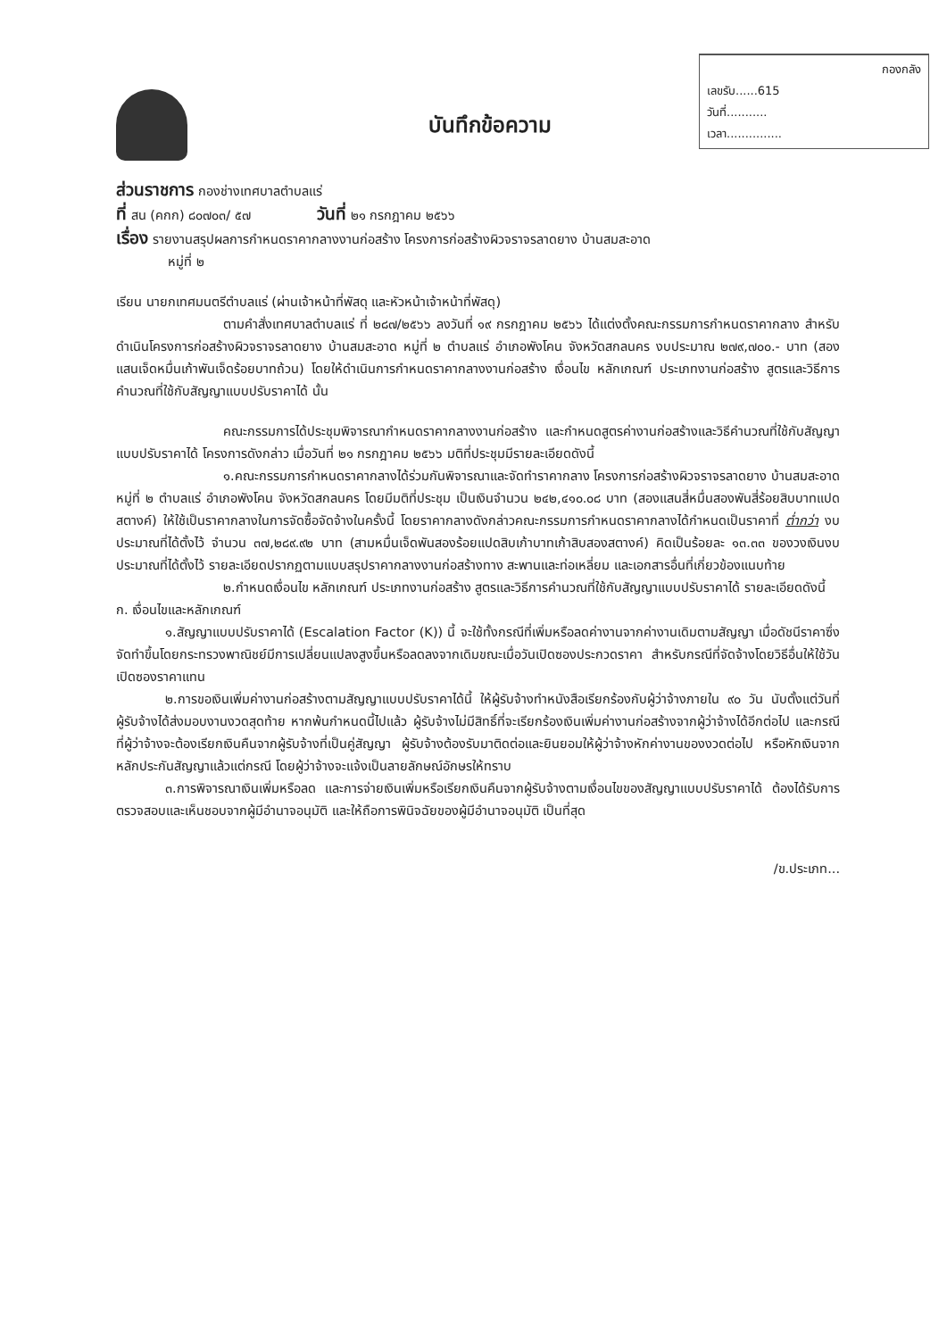กองกลัง
เลขรับ......615
วันที่...........
เวลา...............
บันทึกข้อความ
ส่วนราชการ กองช่างเทศบาลตำบลแร่
ที่ สน (คกก) ๘๐๗๐๓/ ๕๗ วันที่ ๒๑ กรกฎาคม ๒๕๖๖
เรื่อง รายงานสรุปผลการกำหนดราคากลางงานก่อสร้าง โครงการก่อสร้างผิวจราจรลาดยาง บ้านสมสะอาด
หมู่ที่ ๒
เรียน นายกเทศมนตรีตำบลแร่ (ผ่านเจ้าหน้าที่พัสดุ และหัวหน้าเจ้าหน้าที่พัสดุ)
ตามคำสั่งเทศบาลตำบลแร่ ที่ ๒๘๗/๒๕๖๖ ลงวันที่ ๑๙ กรกฎาคม ๒๕๖๖ ได้แต่งตั้งคณะกรรมการกำหนดราคากลาง สำหรับดำเนินโครงการก่อสร้างผิวจราจรลาดยาง บ้านสมสะอาด หมู่ที่ ๒ ตำบลแร่ อำเภอพังโคน จังหวัดสกลนคร งบประมาณ ๒๗๙,๗๐๐.- บาท (สองแสนเจ็ดหมื่นเก้าพันเจ็ดร้อยบาทถ้วน) โดยให้ดำเนินการกำหนดราคากลางงานก่อสร้าง เงื่อนไข หลักเกณฑ์ ประเภทงานก่อสร้าง สูตรและวิธีการคำนวณที่ใช้กับสัญญาแบบปรับราคาได้ นั้น
คณะกรรมการได้ประชุมพิจารณากำหนดราคากลางงานก่อสร้าง และกำหนดสูตรค่างานก่อสร้างและวิธีคำนวณที่ใช้กับสัญญาแบบปรับราคาได้ โครงการดังกล่าว เมื่อวันที่ ๒๑ กรกฎาคม ๒๕๖๖ มติที่ประชุมมีรายละเอียดดังนี้
๑.คณะกรรมการกำหนดราคากลางได้ร่วมกันพิจารณาและจัดทำราคากลาง โครงการก่อสร้างผิวจราจรลาดยาง บ้านสมสะอาด หมู่ที่ ๒ ตำบลแร่ อำเภอพังโคน จังหวัดสกลนคร โดยมีมติที่ประชุม เป็นเงินจำนวน ๒๔๒,๔๑๐.๐๘ บาท (สองแสนสี่หมื่นสองพันสี่ร้อยสิบบาทแปดสตางค์) ให้ใช้เป็นราคากลางในการจัดซื้อจัดจ้างในครั้งนี้ โดยราคากลางดังกล่าวคณะกรรมการกำหนดราคากลางได้กำหนดเป็นราคาที่ ต่ำกว่า งบประมาณที่ได้ตั้งไว้ จำนวน ๓๗,๒๘๙.๙๒ บาท (สามหมื่นเจ็ดพันสองร้อยแปดสิบเก้าบาทเก้าสิบสองสตางค์) คิดเป็นร้อยละ ๑๓.๓๓ ของวงเงินงบประมาณที่ได้ตั้งไว้ รายละเอียดปรากฏตามแบบสรุปราคากลางงานก่อสร้างทาง สะพานและท่อเหลี่ยม และเอกสารอื่นที่เกี่ยวข้องแนบท้าย
๒.กำหนดเงื่อนไข หลักเกณฑ์ ประเภทงานก่อสร้าง สูตรและวิธีการคำนวณที่ใช้กับสัญญาแบบปรับราคาได้ รายละเอียดดังนี้
ก. เงื่อนไขและหลักเกณฑ์
๑.สัญญาแบบปรับราคาได้ (Escalation Factor (K)) นี้ จะใช้ทั้งกรณีที่เพิ่มหรือลดค่างานจากค่างานเดิมตามสัญญา เมื่อดัชนีราคาซึ่งจัดทำขึ้นโดยกระทรวงพาณิชย์มีการเปลี่ยนแปลงสูงขึ้นหรือลดลงจากเดิมขณะเมื่อวันเปิดซองประกวดราคา สำหรับกรณีที่จัดจ้างโดยวิธีอื่นให้ใช้วันเปิดซองราคาแทน
๒.การขอเงินเพิ่มค่างานก่อสร้างตามสัญญาแบบปรับราคาได้นี้ ให้ผู้รับจ้างทำหนังสือเรียกร้องกับผู้ว่าจ้างภายใน ๙๐ วัน นับตั้งแต่วันที่ผู้รับจ้างได้ส่งมอบงานงวดสุดท้าย หากพ้นกำหนดนี้ไปแล้ว ผู้รับจ้างไม่มีสิทธิ์ที่จะเรียกร้องเงินเพิ่มค่างานก่อสร้างจากผู้ว่าจ้างได้อีกต่อไป และกรณีที่ผู้ว่าจ้างจะต้องเรียกเงินคืนจากผู้รับจ้างที่เป็นคู่สัญญา ผู้รับจ้างต้องรับมาติดต่อและยินยอมให้ผู้ว่าจ้างหักค่างานของงวดต่อไป หรือหักเงินจากหลักประกันสัญญาแล้วแต่กรณี โดยผู้ว่าจ้างจะแจ้งเป็นลายลักษณ์อักษรให้ทราบ
๓.การพิจารณาเงินเพิ่มหรือลด และการจ่ายเงินเพิ่มหรือเรียกเงินคืนจากผู้รับจ้างตามเงื่อนไขของสัญญาแบบปรับราคาได้ ต้องได้รับการตรวจสอบและเห็นชอบจากผู้มีอำนาจอนุมัติ และให้ถือการพินิจฉัยของผู้มีอำนาจอนุมัติ เป็นที่สุด
/ข.ประเภท...